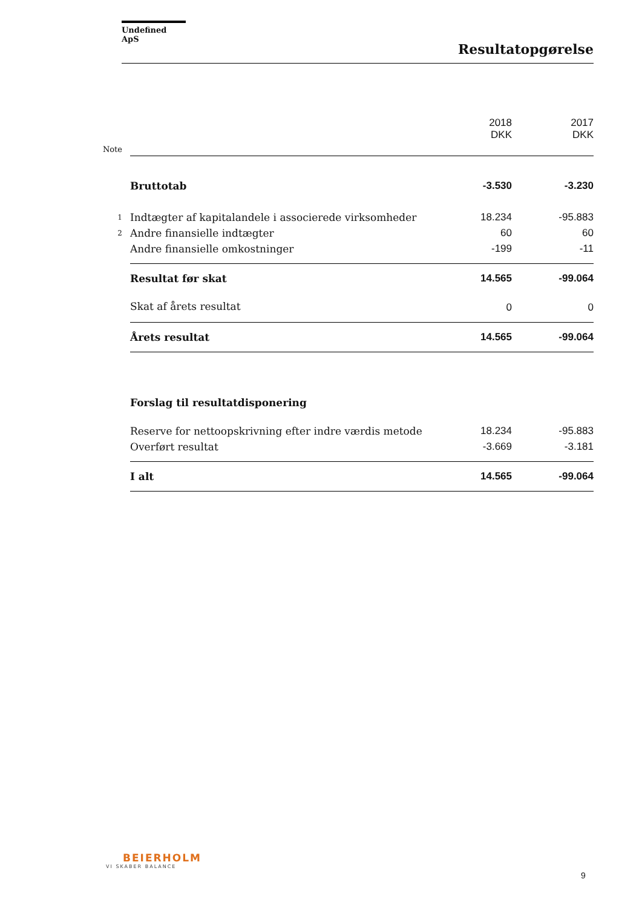Undefined ApS
Resultatopgørelse
| | | 2018 DKK | 2017 DKK |
| Note | | | |
| | Bruttotab | -3.530 | -3.230 |
| 1 | Indtægter af kapitalandele i associerede virksomheder | 18.234 | -95.883 |
| 2 | Andre finansielle indtægter | 60 | 60 |
| | Andre finansielle omkostninger | -199 | -11 |
| | Resultat før skat | 14.565 | -99.064 |
| | Skat af årets resultat | 0 | 0 |
| | Årets resultat | 14.565 | -99.064 |
| | Forslag til resultatdisponering | | |
| | Reserve for nettoopskrivning efter indre værdis metode | 18.234 | -95.883 |
| | Overført resultat | -3.669 | -3.181 |
| | I alt | 14.565 | -99.064 |
BEIERHOLM
VI SKABER BALANCE
9